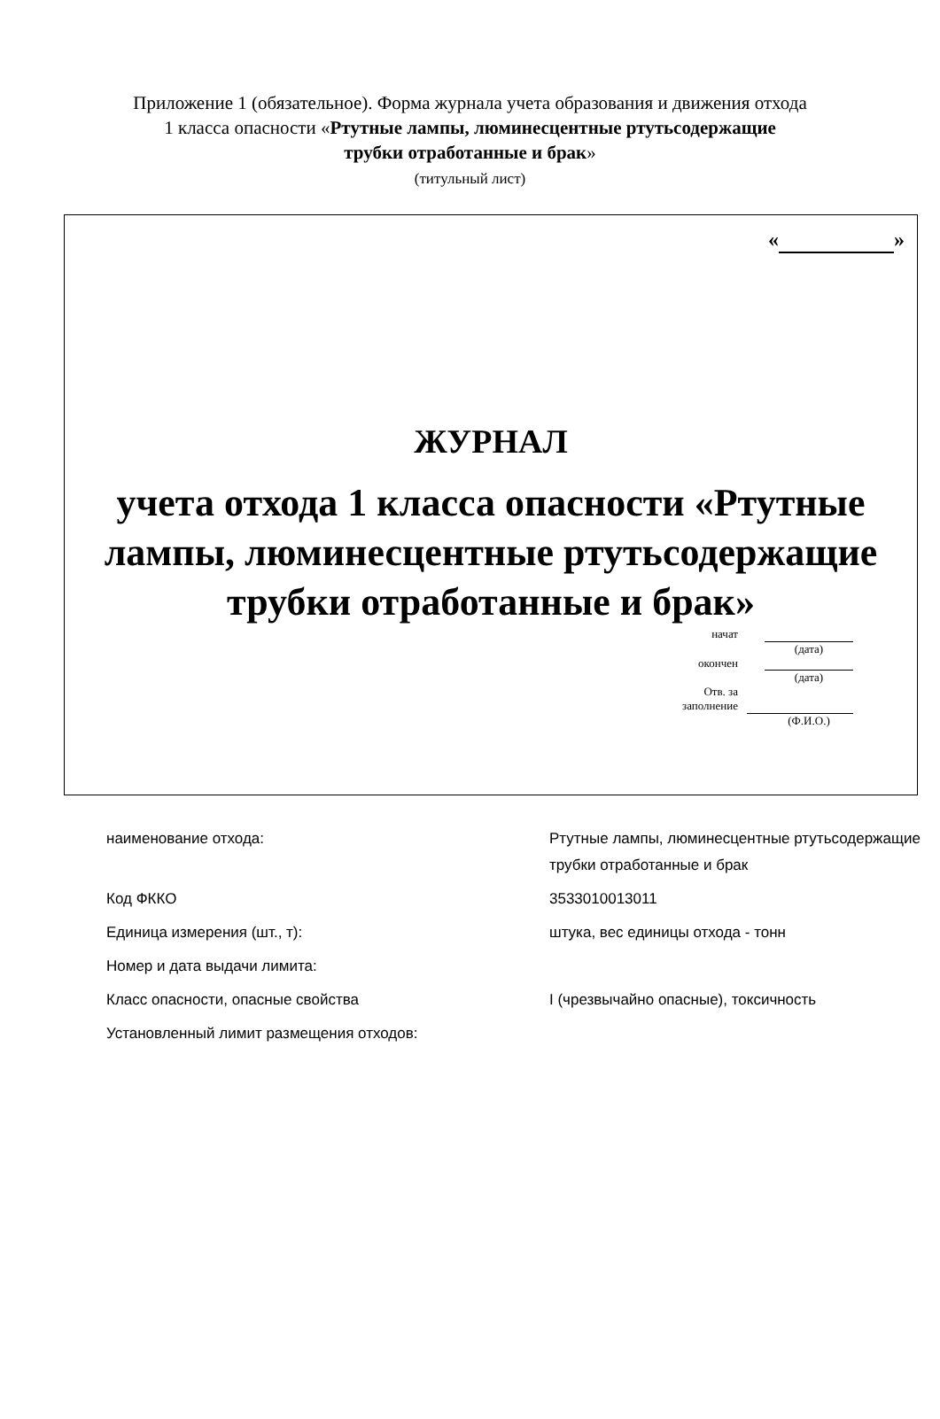Приложение 1 (обязательное). Форма журнала учета образования и движения отхода 1 класса опасности «Ртутные лампы, люминесцентные ртутьсодержащие трубки отработанные и брак»
(титульный лист)
« »
ЖУРНАЛ
учета отхода 1 класса опасности «Ртутные лампы, люминесцентные ртутьсодержащие трубки отработанные и брак»
| начат | | |
| | | (дата) |
| окончен | | |
| | | (дата) |
| Отв. за заполнение | | |
| | | (Ф.И.О.) |
| наименование отхода: | Ртутные лампы, люминесцентные ртутьсодержащие трубки отработанные и брак |
| Код ФККО | 3533010013011 |
| Единица измерения (шт., т): | штука, вес единицы отхода - тонн |
| Номер и дата выдачи лимита: | |
| Класс опасности, опасные свойства | I (чрезвычайно опасные), токсичность |
| Установленный лимит размещения отходов: | |